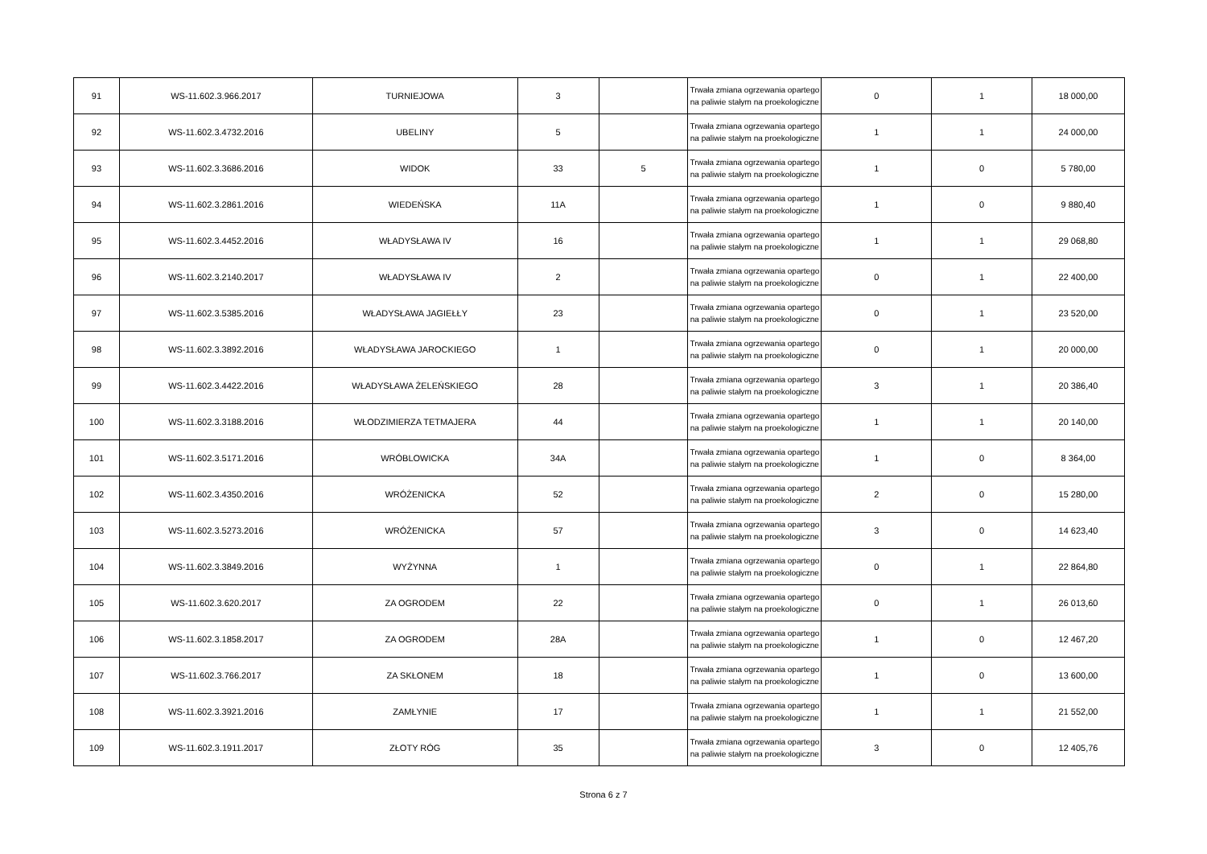| 91 | WS-11.602.3.966.2017 | TURNIEJOWA | 3 | | Trwała zmiana ogrzewania opartego na paliwie stałym na proekologiczne | 0 | 1 | 18 000,00 |
| 92 | WS-11.602.3.4732.2016 | UBELINY | 5 | | Trwała zmiana ogrzewania opartego na paliwie stałym na proekologiczne | 1 | 1 | 24 000,00 |
| 93 | WS-11.602.3.3686.2016 | WIDOK | 33 | 5 | Trwała zmiana ogrzewania opartego na paliwie stałym na proekologiczne | 1 | 0 | 5 780,00 |
| 94 | WS-11.602.3.2861.2016 | WIEDEŃSKA | 11A | | Trwała zmiana ogrzewania opartego na paliwie stałym na proekologiczne | 1 | 0 | 9 880,40 |
| 95 | WS-11.602.3.4452.2016 | WŁADYSŁAWA IV | 16 | | Trwała zmiana ogrzewania opartego na paliwie stałym na proekologiczne | 1 | 1 | 29 068,80 |
| 96 | WS-11.602.3.2140.2017 | WŁADYSŁAWA IV | 2 | | Trwała zmiana ogrzewania opartego na paliwie stałym na proekologiczne | 0 | 1 | 22 400,00 |
| 97 | WS-11.602.3.5385.2016 | WŁADYSŁAWA JAGIEŁŁY | 23 | | Trwała zmiana ogrzewania opartego na paliwie stałym na proekologiczne | 0 | 1 | 23 520,00 |
| 98 | WS-11.602.3.3892.2016 | WŁADYSŁAWA JAROCKIEGO | 1 | | Trwała zmiana ogrzewania opartego na paliwie stałym na proekologiczne | 0 | 1 | 20 000,00 |
| 99 | WS-11.602.3.4422.2016 | WŁADYSŁAWA ŻELEŃSKIEGO | 28 | | Trwała zmiana ogrzewania opartego na paliwie stałym na proekologiczne | 3 | 1 | 20 386,40 |
| 100 | WS-11.602.3.3188.2016 | WŁODZIMIERZA TETMAJERA | 44 | | Trwała zmiana ogrzewania opartego na paliwie stałym na proekologiczne | 1 | 1 | 20 140,00 |
| 101 | WS-11.602.3.5171.2016 | WRÓBLOWICKA | 34A | | Trwała zmiana ogrzewania opartego na paliwie stałym na proekologiczne | 1 | 0 | 8 364,00 |
| 102 | WS-11.602.3.4350.2016 | WRÓŻENICKA | 52 | | Trwała zmiana ogrzewania opartego na paliwie stałym na proekologiczne | 2 | 0 | 15 280,00 |
| 103 | WS-11.602.3.5273.2016 | WRÓŻENICKA | 57 | | Trwała zmiana ogrzewania opartego na paliwie stałym na proekologiczne | 3 | 0 | 14 623,40 |
| 104 | WS-11.602.3.3849.2016 | WYŻYNNA | 1 | | Trwała zmiana ogrzewania opartego na paliwie stałym na proekologiczne | 0 | 1 | 22 864,80 |
| 105 | WS-11.602.3.620.2017 | ZA OGRODEM | 22 | | Trwała zmiana ogrzewania opartego na paliwie stałym na proekologiczne | 0 | 1 | 26 013,60 |
| 106 | WS-11.602.3.1858.2017 | ZA OGRODEM | 28A | | Trwała zmiana ogrzewania opartego na paliwie stałym na proekologiczne | 1 | 0 | 12 467,20 |
| 107 | WS-11.602.3.766.2017 | ZA SKŁONEM | 18 | | Trwała zmiana ogrzewania opartego na paliwie stałym na proekologiczne | 1 | 0 | 13 600,00 |
| 108 | WS-11.602.3.3921.2016 | ZAMŁYNIE | 17 | | Trwała zmiana ogrzewania opartego na paliwie stałym na proekologiczne | 1 | 1 | 21 552,00 |
| 109 | WS-11.602.3.1911.2017 | ZŁOTY RÓG | 35 | | Trwała zmiana ogrzewania opartego na paliwie stałym na proekologiczne | 3 | 0 | 12 405,76 |
Strona 6 z 7